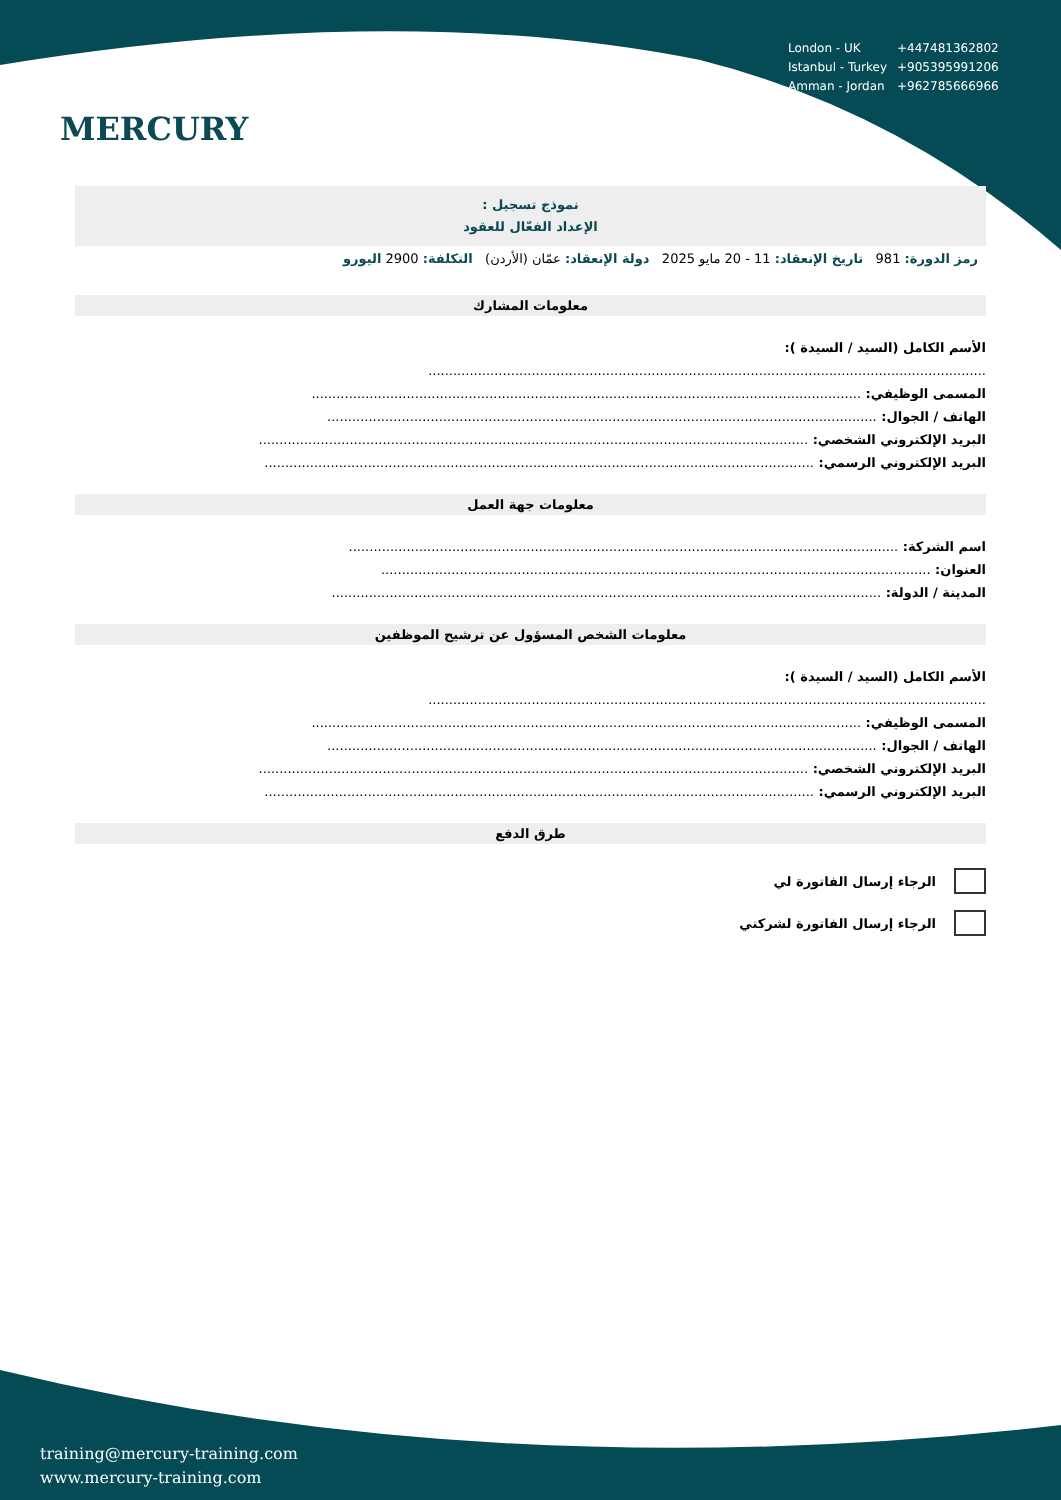MERCURY
| London - UK | +447481362802 |
| Istanbul - Turkey | +905395991206 |
| Amman - Jordan | +962785666966 |
نموذج تسجيل :
الإعداد الفعّال للعقود
رمز الدورة: 981 تاريخ الإنعقاد: 11 - 20 مايو 2025 دولة الإنعقاد: عمّان (الأردن) التكلفة: 2900 اليورو
معلومات المشارك
الأسم الكامل (السيد / السيدة ):
.......................................................................................................................................
المسمى الوظيفي: .....................................................................................................................................
الهاتف / الجوال: .....................................................................................................................................
البريد الإلكتروني الشخصي: .....................................................................................................................................
البريد الإلكتروني الرسمي: .....................................................................................................................................
معلومات جهة العمل
اسم الشركة: .....................................................................................................................................
العنوان: .....................................................................................................................................
المدينة / الدولة: .....................................................................................................................................
معلومات الشخص المسؤول عن ترشيح الموظفين
الأسم الكامل (السيد / السيدة ):
.......................................................................................................................................
المسمى الوظيفي: .....................................................................................................................................
الهاتف / الجوال: .....................................................................................................................................
البريد الإلكتروني الشخصي: .....................................................................................................................................
البريد الإلكتروني الرسمي: .....................................................................................................................................
طرق الدفع
الرجاء إرسال الفاتورة لي
الرجاء إرسال الفاتورة لشركتي
training@mercury-training.com
www.mercury-training.com